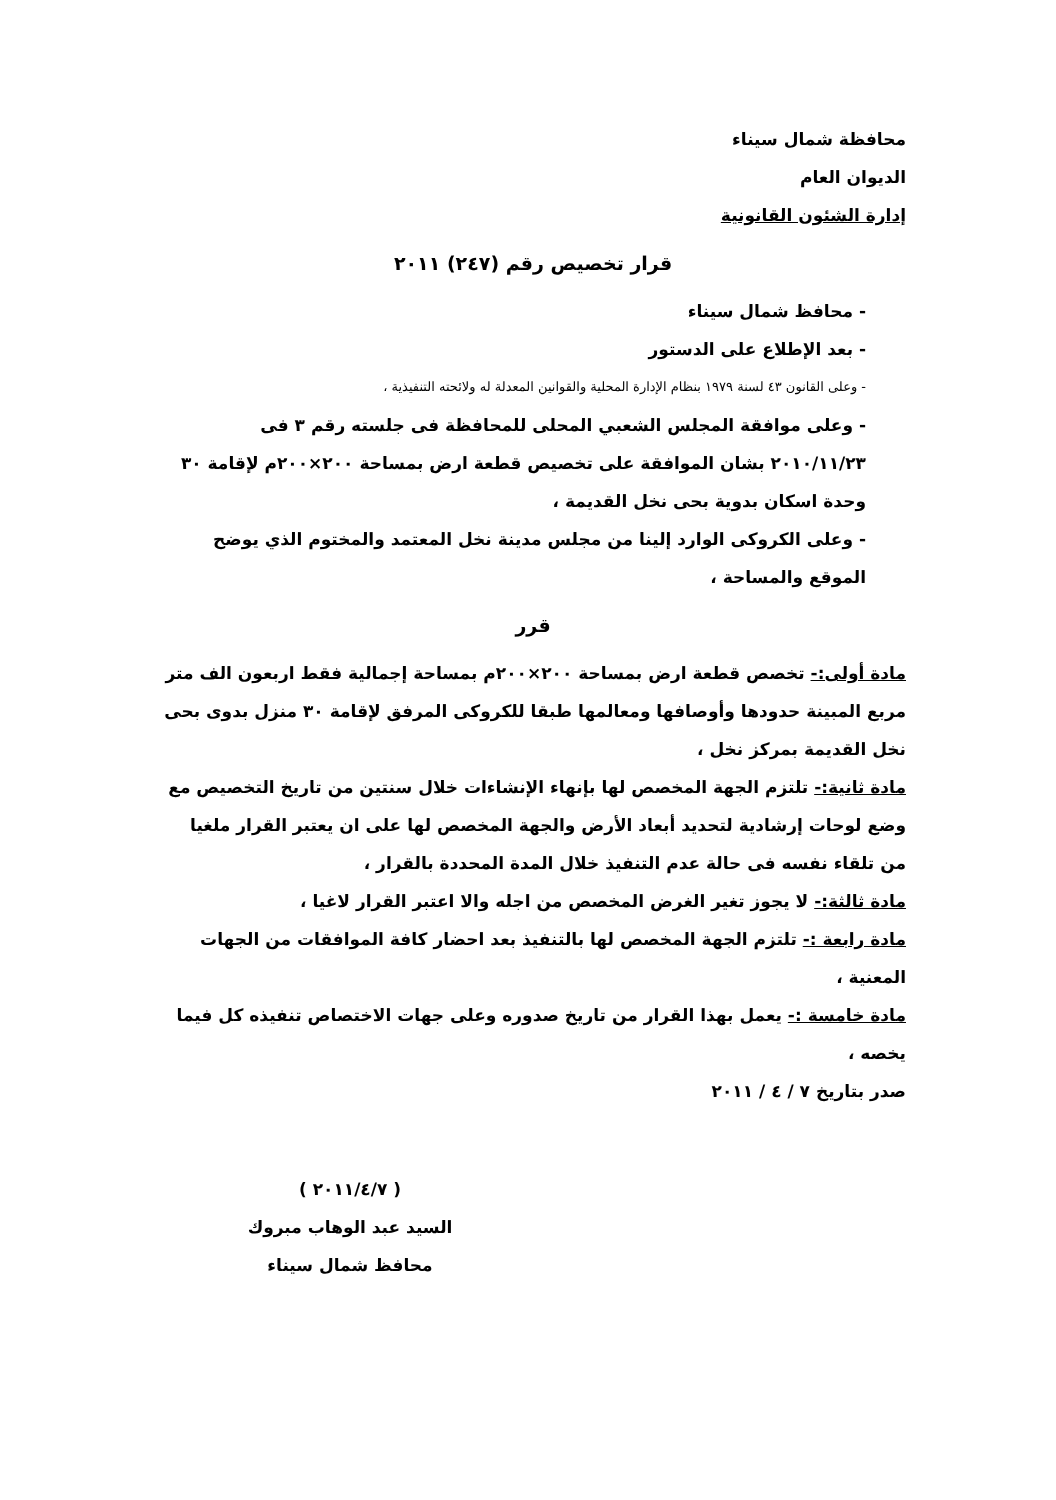محافظة شمال سيناء
الديوان العام
إدارة الشئون القانونية
قرار تخصيص رقم (٢٤٧) ٢٠١١
- محافظ شمال سيناء
- بعد الإطلاع على الدستور
- وعلى القانون ٤٣ لسنة ١٩٧٩ بنظام الإدارة المحلية والقوانين المعدلة له ولائحته التنفيذية ،
- وعلى موافقة المجلس الشعبي المحلى للمحافظة فى جلسته رقم ٣ فى ٢٠١٠/١١/٢٣ بشان الموافقة على تخصيص قطعة ارض بمساحة ٢٠٠×٢٠٠م لإقامة ٣٠ وحدة اسكان بدوية بحى نخل القديمة ،
- وعلى الكروكى الوارد إلينا من مجلس مدينة نخل المعتمد والمختوم الذي يوضح الموقع والمساحة ،
قرر
مادة أولى:- تخصص قطعة ارض بمساحة ٢٠٠×٢٠٠م بمساحة إجمالية فقط اربعون الف متر مربع المبينة حدودها وأوصافها ومعالمها طبقا للكروكى المرفق لإقامة ٣٠ منزل بدوى بحى نخل القديمة بمركز نخل ،
مادة ثانية:- تلتزم الجهة المخصص لها بإنهاء الإنشاءات خلال سنتين من تاريخ التخصيص مع وضع لوحات إرشادية لتحديد أبعاد الأرض والجهة المخصص لها على ان يعتبر القرار ملغيا من تلقاء نفسه فى حالة عدم التنفيذ خلال المدة المحددة بالقرار ،
مادة ثالثة:- لا يجوز تغير الغرض المخصص من اجله والا اعتبر القرار لاغيا ،
مادة رابعة :- تلتزم الجهة المخصص لها بالتنفيذ بعد احضار كافة الموافقات من الجهات المعنية ،
مادة خامسة :- يعمل بهذا القرار من تاريخ صدوره وعلى جهات الاختصاص تنفيذه كل فيما يخصه ،
صدر بتاريخ ٧ / ٤ / ٢٠١١
( ٢٠١١/٤/٧ )
السيد عبد الوهاب مبروك
محافظ شمال سيناء